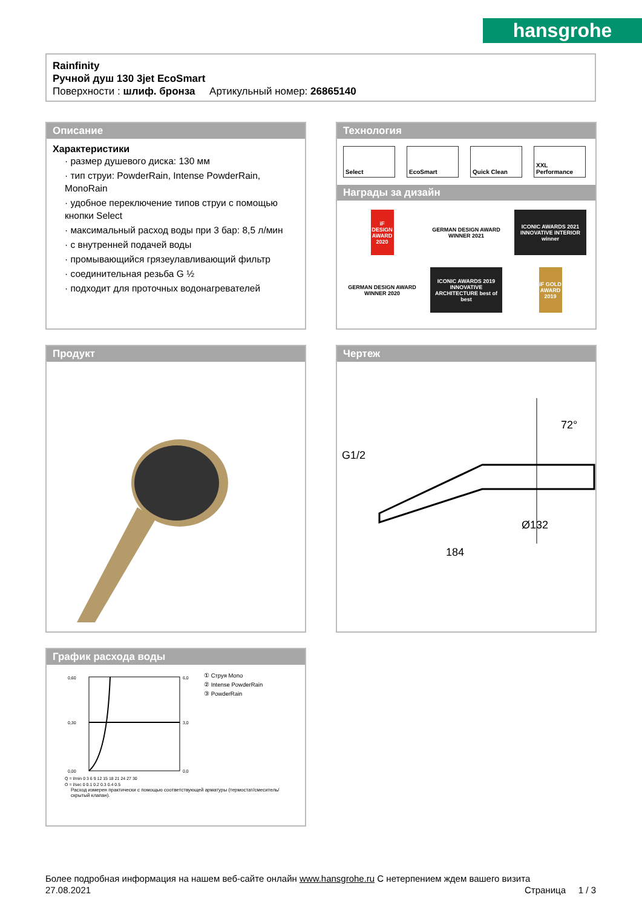hansgrohe
Rainfinity
Ручной душ 130 3jet EcoSmart
Поверхности : шлиф. бронза Артикульный номер: 26865140
Описание
Характеристики
· размер душевого диска: 130 мм
· тип струи: PowderRain, Intense PowderRain, MonoRain
· удобное переключение типов струи с помощью кнопки Select
· максимальный расход воды при 3 бар: 8,5 л/мин
· с внутренней подачей воды
· промывающийся грязеулавливающий фильтр
· соединительная резьба G ½
· подходит для проточных водонагревателей
Технология
Select EcoSmart Quick Clean XXL Performance
Награды за дизайн
iF DESIGN AWARD 2020
GERMAN DESIGN AWARD WINNER 2021
ICONIC AWARDS 2021 INNOVATIVE INTERIOR winner
GERMAN DESIGN AWARD WINNER 2020
ICONIC AWARDS 2019 INNOVATIVE ARCHITECTURE best of best
iF GOLD AWARD 2019
Продукт
Чертеж
72°
G1/2
Ø132
184
График расхода воды
0,60
0,30
0,00
6,0
3,0
0,0
Q = l/min 0 3 6 9 12 15 18 21 24 27 30
Q = l/sec 0 0,1 0,2 0,3 0,4 0,5
① Струя Mono
② Intense PowderRain
③ PowderRain
Расход измерен практически с помощью соответствующей арматуры (термостат/смеситель/скрытый клапан).
Более подробная информация на нашем веб-сайте онлайн www.hansgrohe.ru С нетерпением ждем вашего визита Страница 1 / 3
27.08.2021